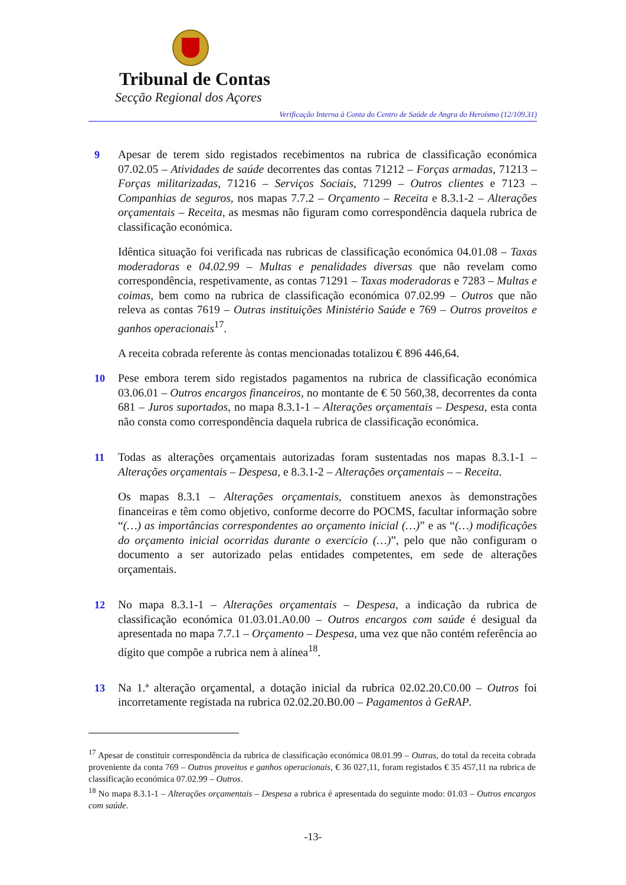Tribunal de Contas
Secção Regional dos Açores
Verificação Interna à Conta do Centro de Saúde de Angra do Heroísmo (12/109.31)
9 Apesar de terem sido registados recebimentos na rubrica de classificação económica 07.02.05 – Atividades de saúde decorrentes das contas 71212 – Forças armadas, 71213 – Forças militarizadas, 71216 – Serviços Sociais, 71299 – Outros clientes e 7123 – Companhias de seguros, nos mapas 7.7.2 – Orçamento – Receita e 8.3.1-2 – Alterações orçamentais – Receita, as mesmas não figuram como correspondência daquela rubrica de classificação económica.
Idêntica situação foi verificada nas rubricas de classificação económica 04.01.08 – Taxas moderadoras e 04.02.99 – Multas e penalidades diversas que não revelam como correspondência, respetivamente, as contas 71291 – Taxas moderadoras e 7283 – Multas e coimas, bem como na rubrica de classificação económica 07.02.99 – Outros que não releva as contas 7619 – Outras instituições Ministério Saúde e 769 – Outros proveitos e ganhos operacionais<sup>17</sup>.
A receita cobrada referente às contas mencionadas totalizou € 896 446,64.
10 Pese embora terem sido registados pagamentos na rubrica de classificação económica 03.06.01 – Outros encargos financeiros, no montante de € 50 560,38, decorrentes da conta 681 – Juros suportados, no mapa 8.3.1-1 – Alterações orçamentais – Despesa, esta conta não consta como correspondência daquela rubrica de classificação económica.
11 Todas as alterações orçamentais autorizadas foram sustentadas nos mapas 8.3.1-1 – Alterações orçamentais – Despesa, e 8.3.1-2 – Alterações orçamentais – – Receita.
Os mapas 8.3.1 – Alterações orçamentais, constituem anexos às demonstrações financeiras e têm como objetivo, conforme decorre do POCMS, facultar informação sobre “(…) as importâncias correspondentes ao orçamento inicial (…)” e as “(…) modificações do orçamento inicial ocorridas durante o exercício (…)”, pelo que não configuram o documento a ser autorizado pelas entidades competentes, em sede de alterações orçamentais.
12 No mapa 8.3.1-1 – Alterações orçamentais – Despesa, a indicação da rubrica de classificação económica 01.03.01.A0.00 – Outros encargos com saúde é desigual da apresentada no mapa 7.7.1 – Orçamento – Despesa, uma vez que não contém referência ao dígito que compõe a rubrica nem à alínea<sup>18</sup>.
13 Na 1.ª alteração orçamental, a dotação inicial da rubrica 02.02.20.C0.00 – Outros foi incorretamente registada na rubrica 02.02.20.B0.00 – Pagamentos à GeRAP.
<sup>17</sup> Apesar de constituir correspondência da rubrica de classificação económica 08.01.99 – Outras, do total da receita cobrada proveniente da conta 769 – Outros proveitos e ganhos operacionais, € 36 027,11, foram registados € 35 457,11 na rubrica de classificação económica 07.02.99 – Outros.
<sup>18</sup> No mapa 8.3.1-1 – Alterações orçamentais – Despesa a rubrica é apresentada do seguinte modo: 01.03 – Outros encargos com saúde.
-13-